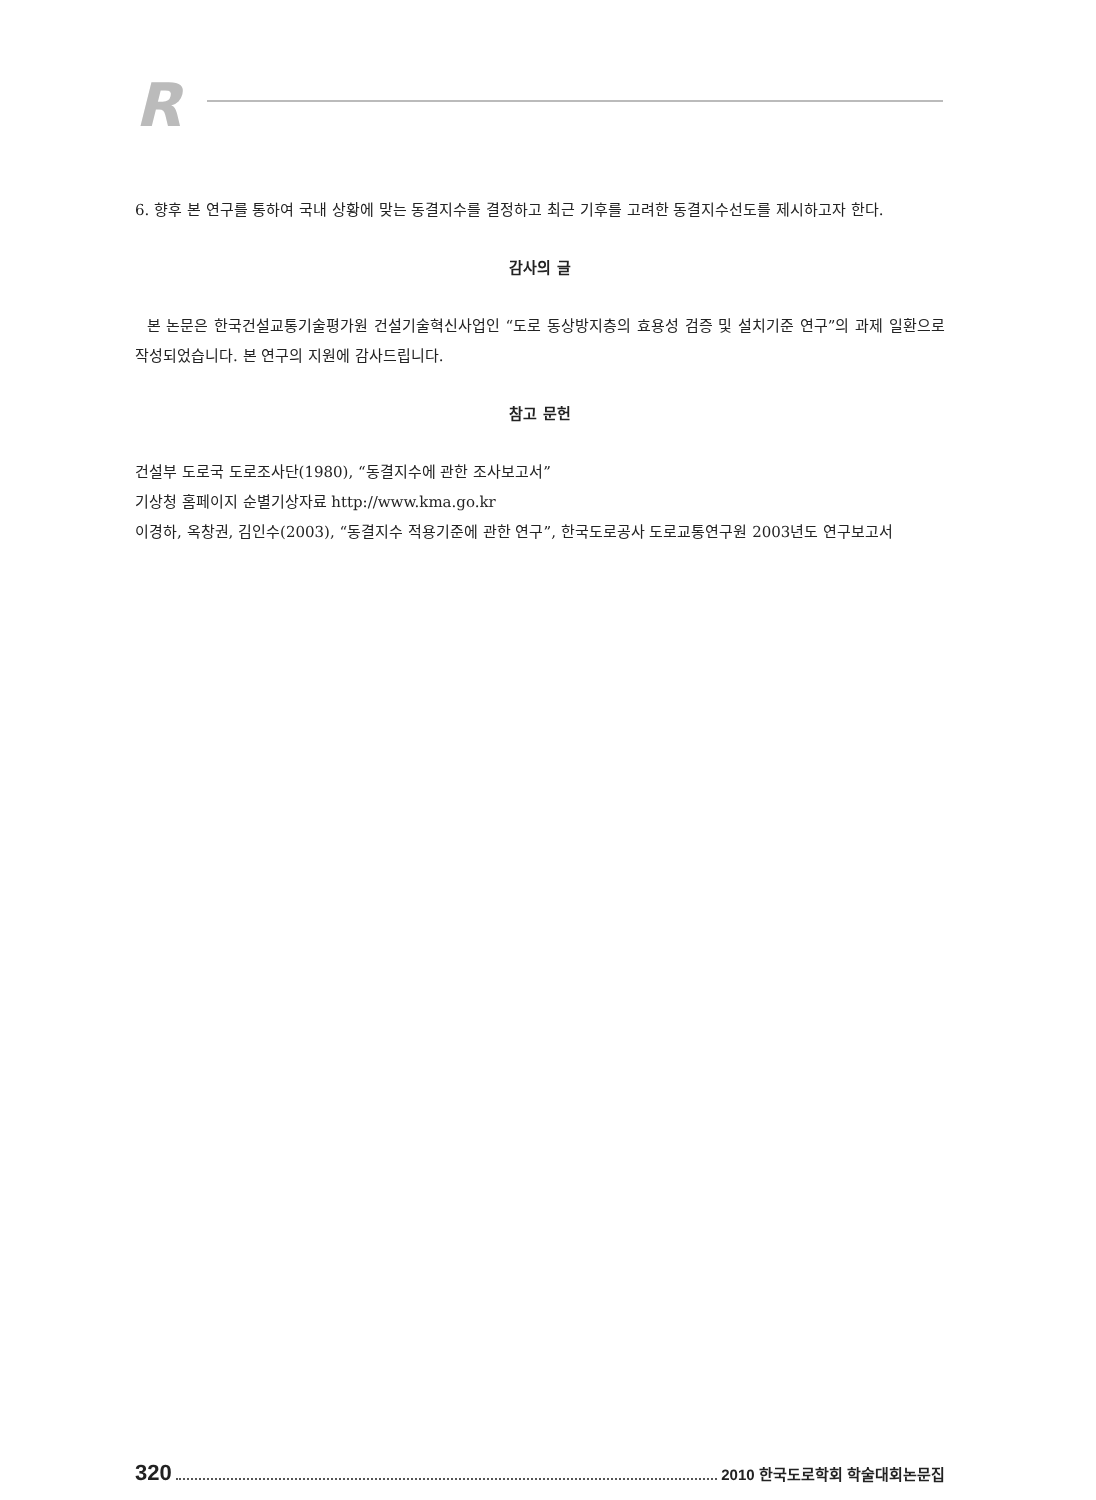R
6. 향후 본 연구를 통하여 국내 상황에 맞는 동결지수를 결정하고 최근 기후를 고려한 동결지수선도를 제시하고자 한다.
감사의 글
본 논문은 한국건설교통기술평가원 건설기술혁신사업인 “도로 동상방지층의 효용성 검증 및 설치기준 연구”의 과제 일환으로 작성되었습니다. 본 연구의 지원에 감사드립니다.
참고 문헌
건설부 도로국 도로조사단(1980), “동결지수에 관한 조사보고서”
기상청 홈페이지 순별기상자료 http://www.kma.go.kr
이경하, 옥창권, 김인수(2003), “동결지수 적용기준에 관한 연구”, 한국도로공사 도로교통연구원 2003년도 연구보고서
320 2010 한국도로학회 학술대회논문집